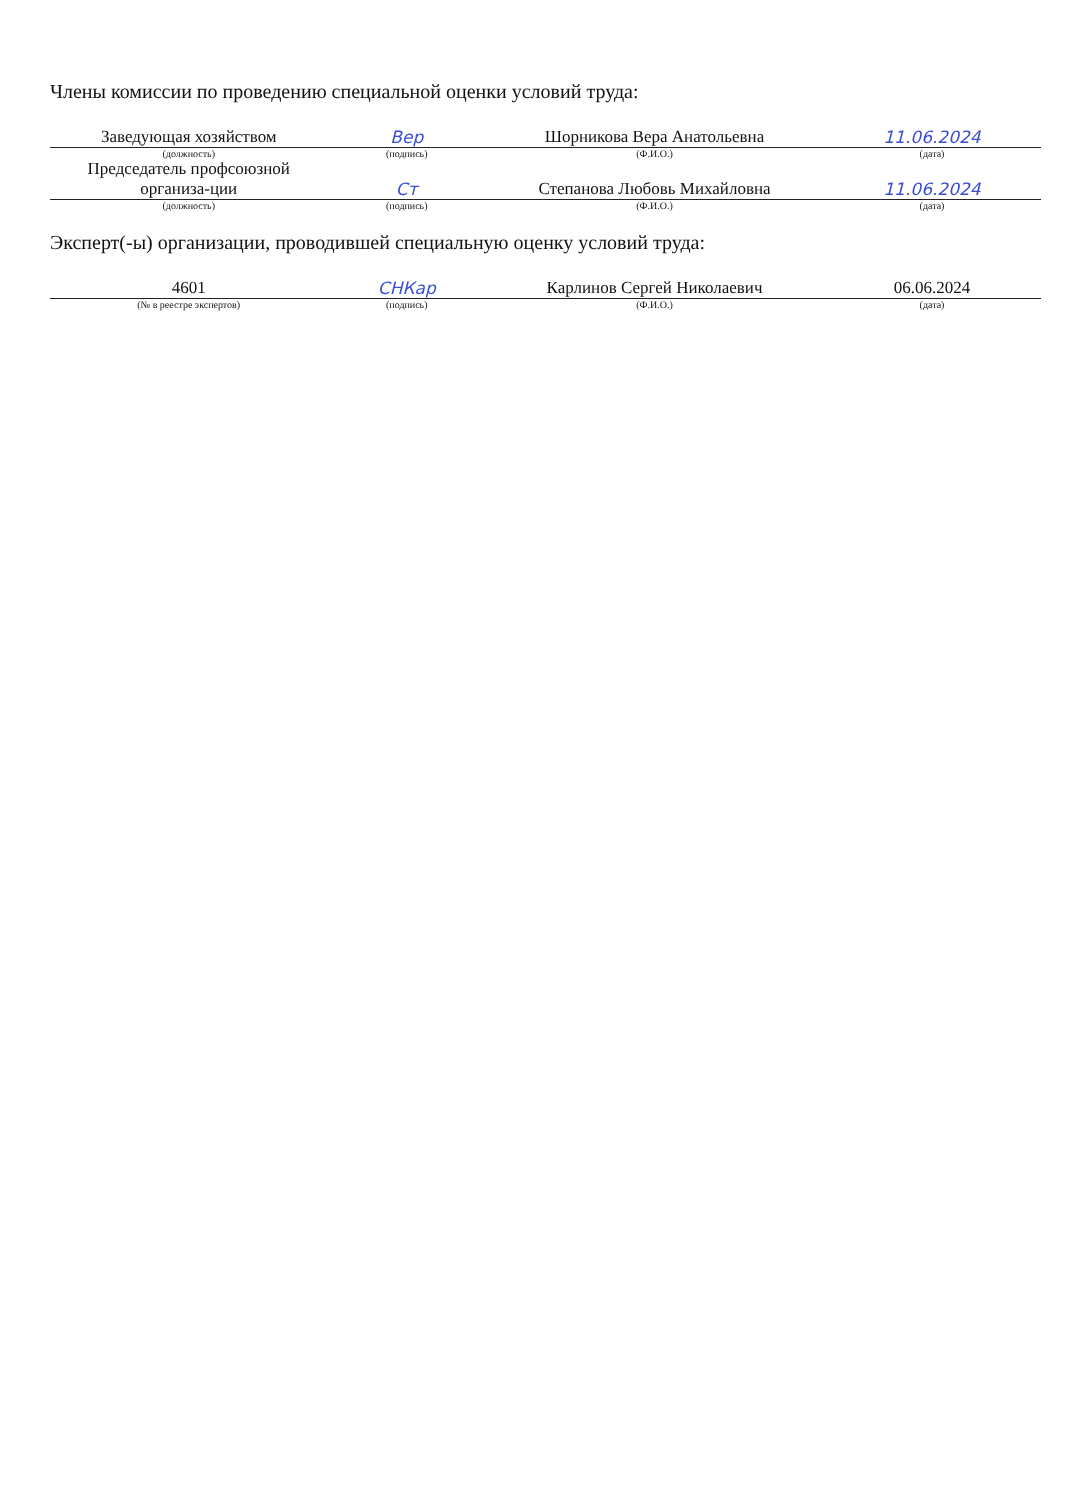Члены комиссии по проведению специальной оценки условий труда:
| Заведующая хозяйством | Вер | Шорникова Вера Анатольевна | 11.06.2024 |
| (должность) | (подпись) | (Ф.И.О.) | (дата) |
| Председатель профсоюзной организа-ции | Ст | Степанова Любовь Михайловна | 11.06.2024 |
| (должность) | (подпись) | (Ф.И.О.) | (дата) |
Эксперт(-ы) организации, проводившей специальную оценку условий труда:
| 4601 | СНКар | Карлинов Сергей Николаевич | 06.06.2024 |
| (№ в реестре экспертов) | (подпись) | (Ф.И.О.) | (дата) |